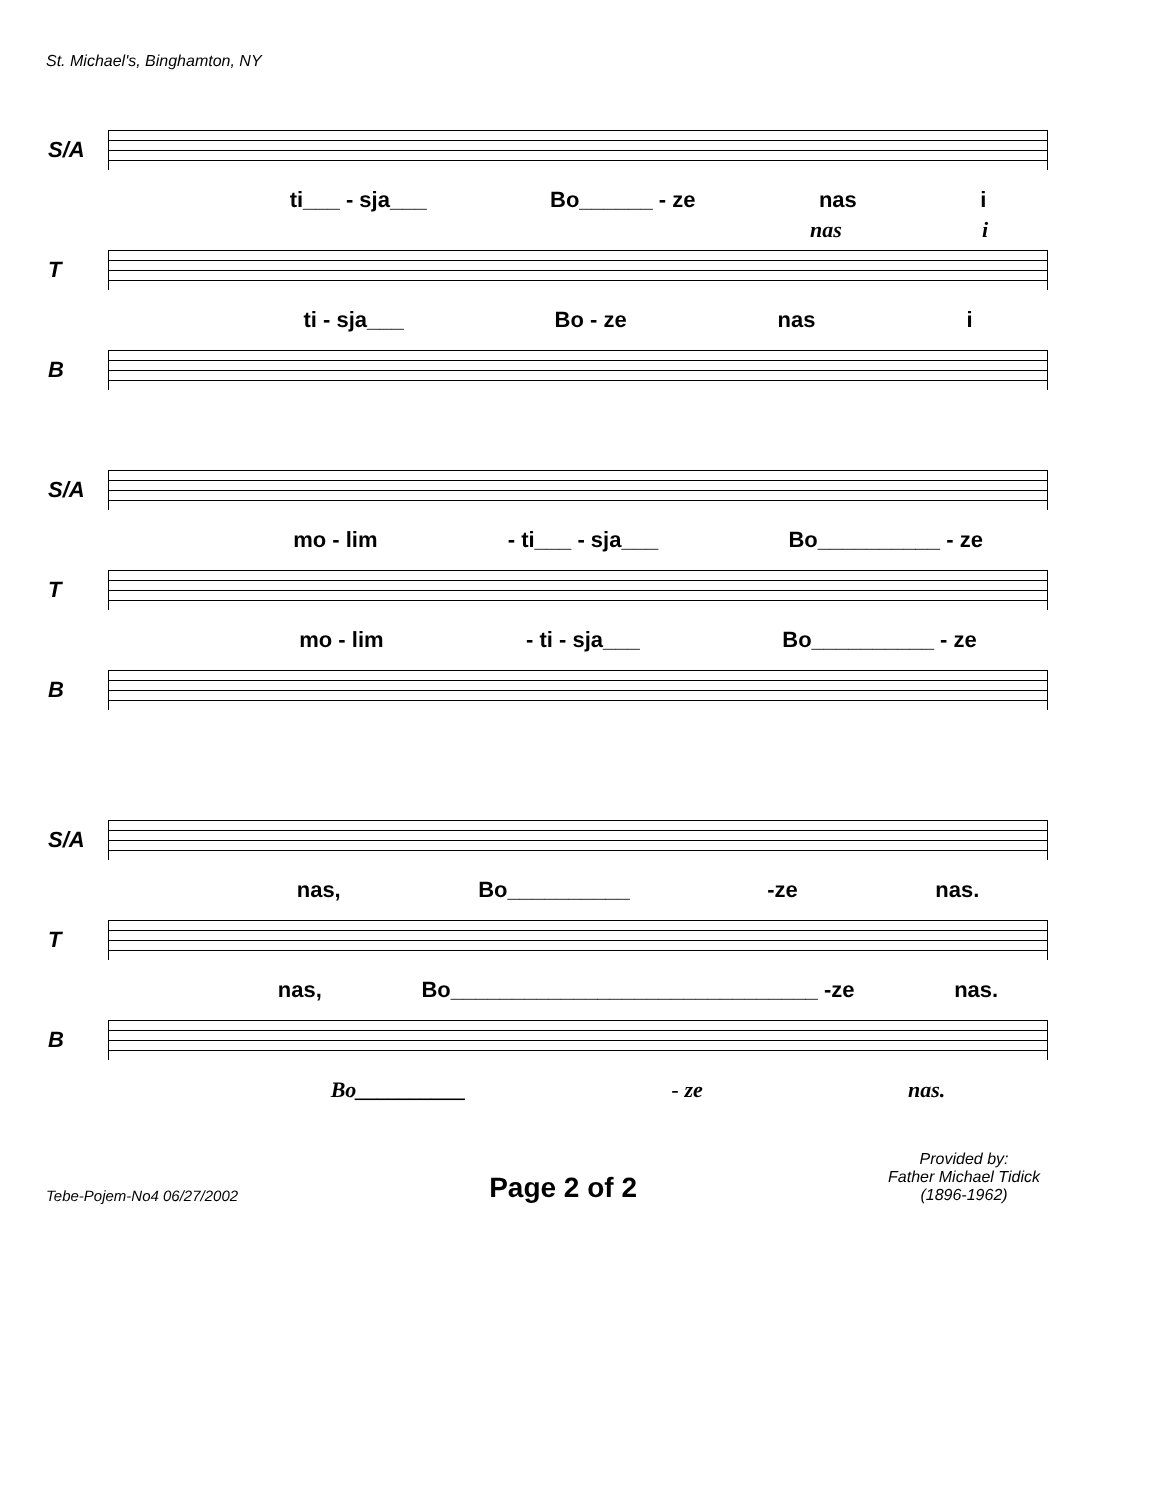St. Michael's, Binghamton, NY
S/A
ti___ - sja___ Bo______ - ze nas i
nas i
T
ti - sja___ Bo - ze nas i
B
S/A
mo - lim - ti___ - sja___ Bo__________ - ze
T
mo - lim - ti - sja___ Bo__________ - ze
B
S/A
nas, Bo__________ -ze nas.
T
nas, Bo______________________________ -ze nas.
B
Bo__________ - ze nas.
Tebe-Pojem-No4 06/27/2002 Page 2 of 2 Provided by:
Father Michael Tidick
(1896-1962)